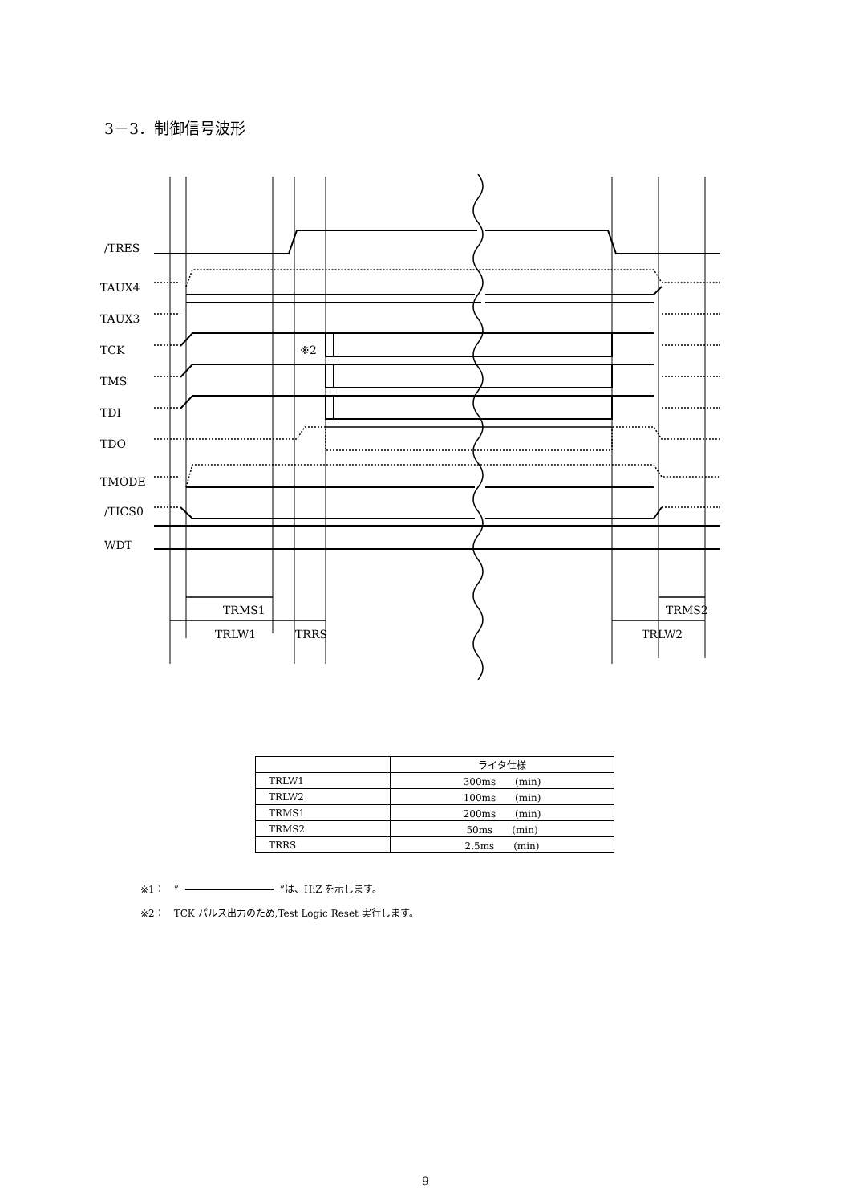3－3．制御信号波形
/TRES
TAUX4
TAUX3
TCK
TMS
TDI
TDO
TMODE
/TICS0
WDT
※2
TRMS1
TRLW1
TRRS
TRMS2
TRLW2
| | ライタ仕様 |
| --- | --- |
| TRLW1 | 300ms (min) |
| TRLW2 | 100ms (min) |
| TRMS1 | 200ms (min) |
| TRMS2 | 50ms (min) |
| TRRS | 2.5ms (min) |
※1：　” ”は、HiZ を示します。
※2：　TCK パルス出力のため,Test Logic Reset 実行します。
9